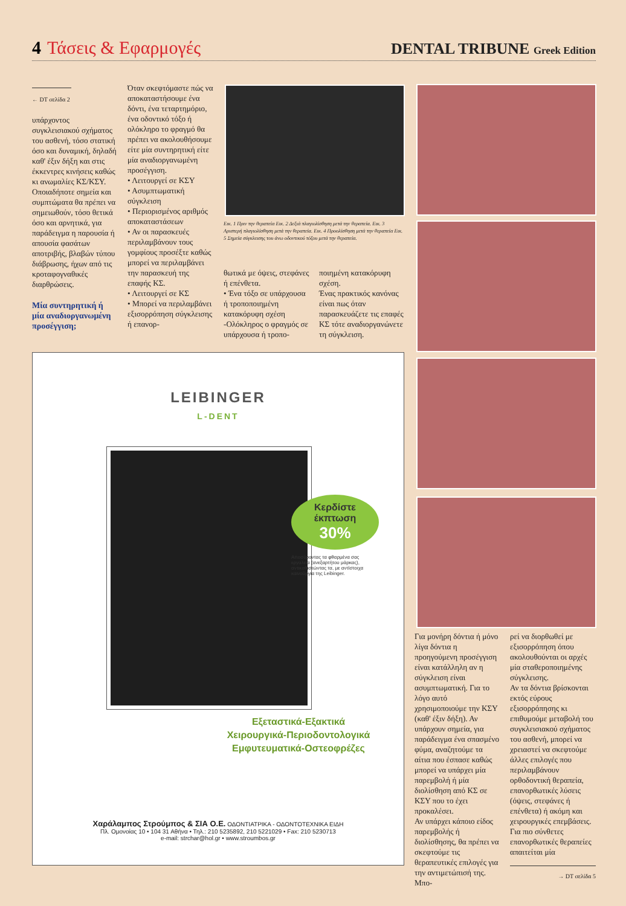4 Τάσεις & Εφαρμογές
DENTAL TRIBUNE Greek Edition
← DT σελίδα 2
υπάρχοντος συγκλεισιακού σχήματος του ασθενή, τόσο στατική όσο και δυναμική, δηλαδή καθ' έξιν δήξη και στις έκκεντρες κινήσεις καθώς κι ανωμαλίες ΚΣ/ΚΣΥ. Οποιαδήποτε σημεία και συμπτώματα θα πρέπει να σημειωθούν, τόσο θετικά όσο και αρνητικά, για παράδειγμα η παρουσία ή απουσία φασάτων αποτριβής, βλαβών τύπου διάβρωσης, ήχων από τις κροταφογναθικές διαρθρώσεις.
Μία συντηρητική ή μία αναδιοργανωμένη προσέγγιση;
Όταν σκεφτόμαστε πώς να αποκαταστήσουμε ένα δόντι, ένα τεταρτημόριο, ένα οδοντικό τόξο ή ολόκληρο το φραγμό θα πρέπει να ακολουθήσουμε είτε μία συντηρητική είτε μία αναδιοργανωμένη προσέγγιση.
• Λειτουργεί σε ΚΣΥ
• Ασυμπτωματική σύγκλειση
• Περιορισμένος αριθμός αποκαταστάσεων
• Αν οι παρασκευές περιλαμβάνουν τους γομφίους προσέξτε καθώς μπορεί να περιλαμβάνει την παρασκευή της επαφής ΚΣ.
• Λειτουργεί σε ΚΣ
• Μπορεί να περιλαμβάνει εξισορρόπηση σύγκλεισης ή επανορ-
Εικ. 1 Πριν την θεραπεία Εικ. 2 Δεξιά πλαγιολίσθηση μετά την θεραπεία. Εικ. 3 Αριστερή πλαγιολίσθηση μετά την θεραπεία. Εικ. 4 Προολίσθηση μετά την θεραπεία Εικ. 5 Σημεία σύγκλεισης του άνω οδοντικού τόξου μετά την θεραπεία.
θωτικά με όψεις, στεφάνες ή επένθετα.
• Ένα τόξο σε υπάρχουσα ή τροποποιημένη κατακόρυφη σχέση -Ολόκληρος ο φραγμός σε υπάρχουσα ή τροπο-
ποιημένη κατακόρυφη σχέση.
Ένας πρακτικός κανόνας είναι πως όταν παρασκευάζετε τις επαφές ΚΣ τότε αναδιοργανώνετε τη σύγκλειση.
Για μονήρη δόντια ή μόνο λίγα δόντια η προηγούμενη προσέγγιση είναι κατάλληλη αν η σύγκλειση είναι ασυμπτωματική. Για το λόγο αυτό χρησιμοποιούμε την ΚΣΥ (καθ' έξιν δήξη). Αν υπάρχουν σημεία, για παράδειγμα ένα σπασμένο φύμα, αναζητούμε τα αίτια που έσπασε καθώς μπορεί να υπάρχει μία παρεμβολή ή μία διολίσθηση από ΚΣ σε ΚΣΥ που το έχει προκαλέσει.
Αν υπάρχει κάποιο είδος παρεμβολής ή διολίσθησης, θα πρέπει να σκεφτούμε τις θεραπευτικές επιλογές για την αντιμετώπισή της. Μπο-
ρεί να διορθωθεί με εξισορρόπηση όπου ακολουθούνται οι αρχές μία σταθεροποιημένης σύγκλεισης.
Αν τα δόντια βρίσκονται εκτός εύρους εξισορρόπησης κι επιθυμούμε μεταβολή του συγκλεισιακού σχήματος του ασθενή, μπορεί να χρειαστεί να σκεφτούμε άλλες επιλογές που περιλαμβάνουν ορθοδοντική θεραπεία, επανορθωτικές λύσεις (όψεις, στεφάνες ή επένθετα) ή ακόμη και χειρουργικές επεμβάσεις. Για πιο σύνθετες επανορθωτικές θεραπείες απαιτείται μία
→ DT σελίδα 5
LEIBINGER
L-DENT
Κερδίστε έκπτωση
30%
Αποσύροντας τα φθαρμένα σας εργαλεία (ανεξαρτήτου μάρκας), αντικαθιστώντας τα, με αντίστοιχα καινούργια της Leibinger.
Εξεταστικά-Εξακτικά
Χειρουργικά-Περιοδοντολογικά
Εμφυτευματικά-Οστεοφρέζες
Χαράλαμπος Στρούμπος & ΣΙΑ Ο.Ε. ΟΔΟΝΤΙΑΤΡΙΚΑ - ΟΔΟΝΤΟΤΕΧΝΙΚΑ ΕΙΔΗ
Πλ. Ομονοίας 10 • 104 31 Αθήνα • Τηλ.: 210 5235892, 210 5221029 • Fax: 210 5230713
e-mail: strchar@hol.gr • www.stroumbos.gr